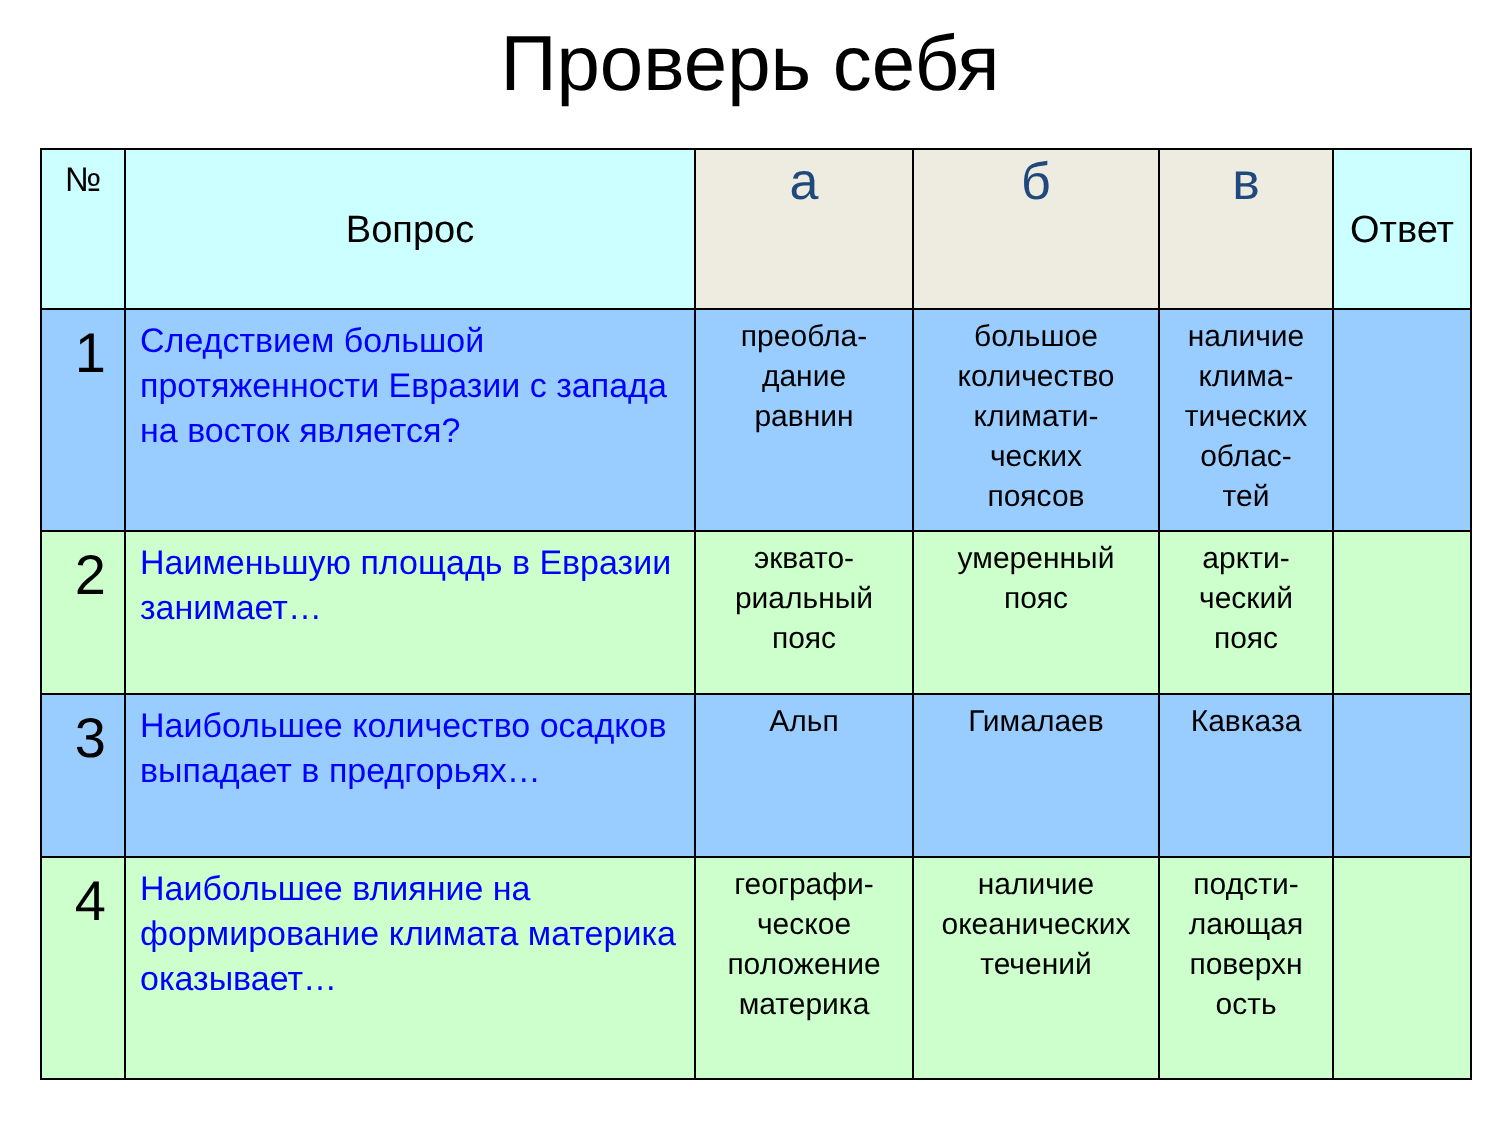Проверь себя
| № | Вопрос | а | б | в | Ответ |
| --- | --- | --- | --- | --- | --- |
| 1 | Следствием большой протяженности Евразии с запада на восток является? | преобла- дание равнин | большое количество климати- ческих поясов | наличие клима- тических облас- тей | |
| 2 | Наименьшую площадь в Евразии занимает… | эквато- риальный пояс | умеренный пояс | аркти- ческий пояс | |
| 3 | Наибольшее количество осадков выпадает в предгорьях… | Альп | Гималаев | Кавказа | |
| 4 | Наибольшее влияние на формирование климата материка оказывает… | географи- ческое положение материка | наличие океанических течений | подсти- лающая поверхн ость | |